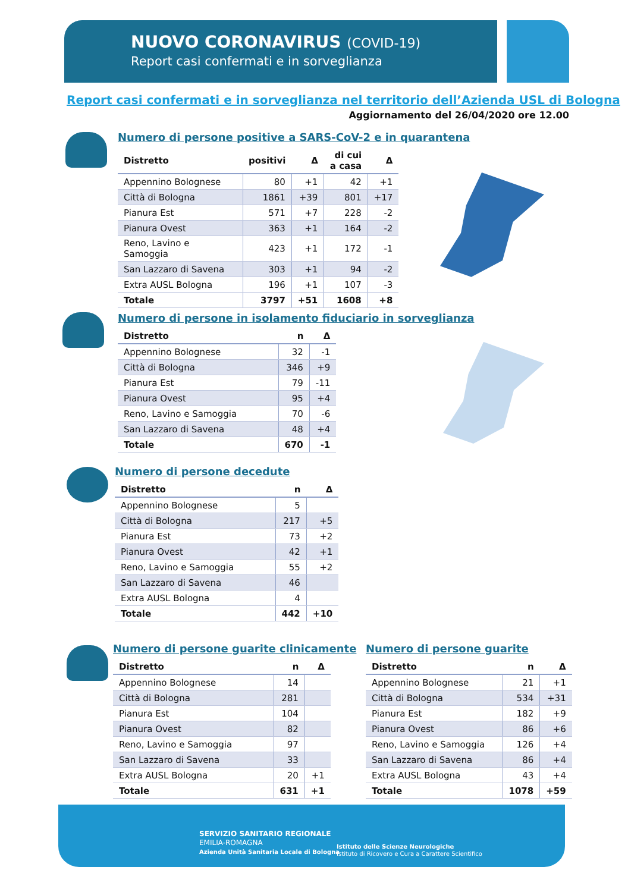NUOVO CORONAVIRUS (COVID-19)
Report casi confermati e in sorveglianza
Report casi confermati e in sorveglianza nel territorio dell’Azienda USL di Bologna
Aggiornamento del 26/04/2020 ore 12.00
Numero di persone positive a SARS-CoV-2 e in quarantena
| Distretto | positivi | Δ | di cui a casa | Δ |
| --- | --- | --- | --- | --- |
| Appennino Bolognese | 80 | +1 | 42 | +1 |
| Città di Bologna | 1861 | +39 | 801 | +17 |
| Pianura Est | 571 | +7 | 228 | -2 |
| Pianura Ovest | 363 | +1 | 164 | -2 |
| Reno, Lavino e Samoggia | 423 | +1 | 172 | -1 |
| San Lazzaro di Savena | 303 | +1 | 94 | -2 |
| Extra AUSL Bologna | 196 | +1 | 107 | -3 |
| Totale | 3797 | +51 | 1608 | +8 |
Numero di persone in isolamento fiduciario in sorveglianza
| Distretto | n | Δ |
| --- | --- | --- |
| Appennino Bolognese | 32 | -1 |
| Città di Bologna | 346 | +9 |
| Pianura Est | 79 | -11 |
| Pianura Ovest | 95 | +4 |
| Reno, Lavino e Samoggia | 70 | -6 |
| San Lazzaro di Savena | 48 | +4 |
| Totale | 670 | -1 |
Numero di persone decedute
| Distretto | n | Δ |
| --- | --- | --- |
| Appennino Bolognese | 5 | |
| Città di Bologna | 217 | +5 |
| Pianura Est | 73 | +2 |
| Pianura Ovest | 42 | +1 |
| Reno, Lavino e Samoggia | 55 | +2 |
| San Lazzaro di Savena | 46 | |
| Extra AUSL Bologna | 4 | |
| Totale | 442 | +10 |
Numero di persone guarite clinicamente
| Distretto | n | Δ |
| --- | --- | --- |
| Appennino Bolognese | 14 | |
| Città di Bologna | 281 | |
| Pianura Est | 104 | |
| Pianura Ovest | 82 | |
| Reno, Lavino e Samoggia | 97 | |
| San Lazzaro di Savena | 33 | |
| Extra AUSL Bologna | 20 | +1 |
| Totale | 631 | +1 |
Numero di persone guarite
| Distretto | n | Δ |
| --- | --- | --- |
| Appennino Bolognese | 21 | +1 |
| Città di Bologna | 534 | +31 |
| Pianura Est | 182 | +9 |
| Pianura Ovest | 86 | +6 |
| Reno, Lavino e Samoggia | 126 | +4 |
| San Lazzaro di Savena | 86 | +4 |
| Extra AUSL Bologna | 43 | +4 |
| Totale | 1078 | +59 |
SERVIZIO SANITARIO REGIONALE
EMILIA-ROMAGNA
Azienda Unità Sanitaria Locale di Bologna
Istituto delle Scienze Neurologiche
Istituto di Ricovero e Cura a Carattere Scientifico